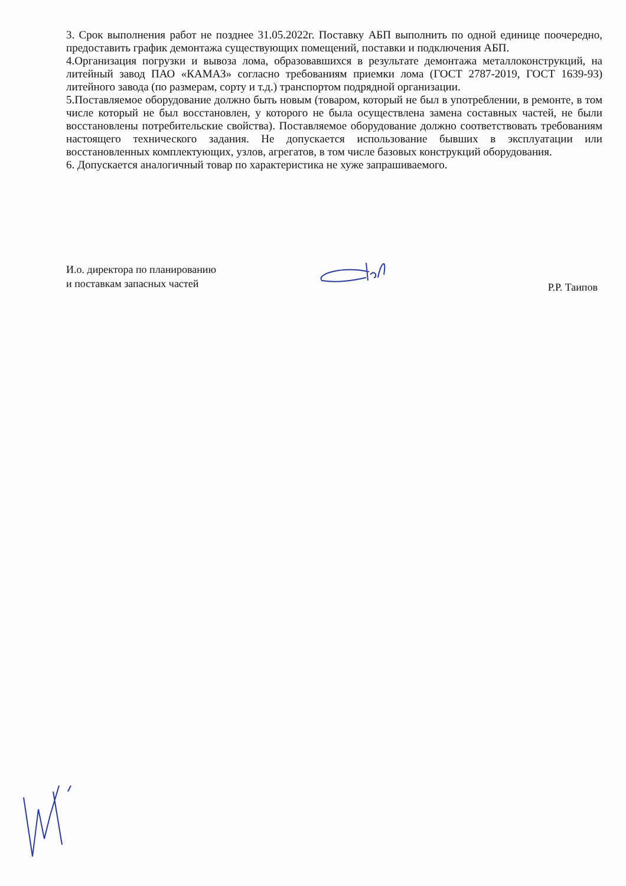3. Срок выполнения работ не позднее 31.05.2022г. Поставку АБП выполнить по одной единице поочередно, предоставить график демонтажа существующих помещений, поставки и подключения АБП.
4.Организация погрузки и вывоза лома, образовавшихся в результате демонтажа металлоконструкций, на литейный завод ПАО «КАМАЗ» согласно требованиям приемки лома (ГОСТ 2787-2019, ГОСТ 1639-93) литейного завода (по размерам, сорту и т.д.) транспортом подрядной организации.
5.Поставляемое оборудование должно быть новым (товаром, который не был в употреблении, в ремонте, в том числе который не был восстановлен, у которого не была осуществлена замена составных частей, не были восстановлены потребительские свойства). Поставляемое оборудование должно соответствовать требованиям настоящего технического задания. Не допускается использование бывших в эксплуатации или восстановленных комплектующих, узлов, агрегатов, в том числе базовых конструкций оборудования.
6. Допускается аналогичный товар по характеристика не хуже запрашиваемого.
И.о. директора по планированию
и поставкам запасных частей
Р.Р. Таипов